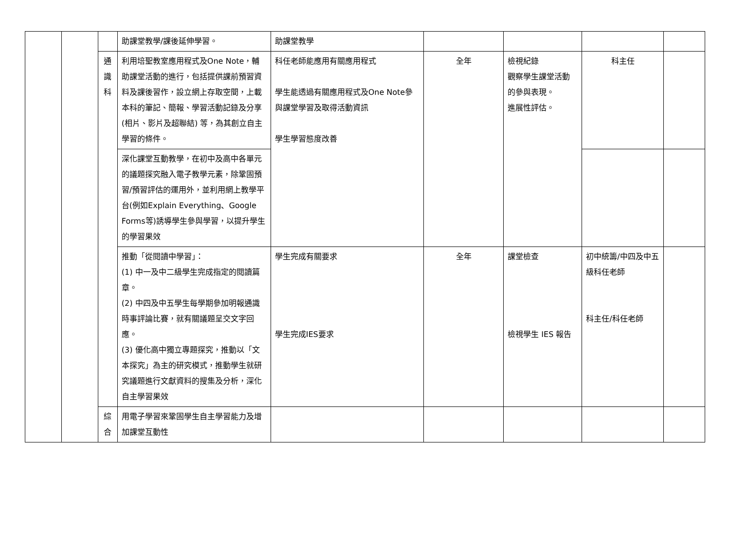| | | | 助課堂教學/課後延伸學習。 | 助課堂教學 | | | | |
| | | 通 識 科 | 利用培聖教室應用程式及One Note，輔助課堂活動的進行，包括提供課前預習資料及課後習作，設立網上存取空間，上載本科的筆記、簡報、學習活動記錄及分享(相片、影片及超聯結) 等，為其創立自主學習的條件。 | 科任老師能應用有關應用程式 學生能透過有關應用程式及One Note參與課堂學習及取得活動資訊 學生學習態度改善 | 全年 | 檢視紀錄 觀察學生課堂活動的參與表現。 進展性評估。 | 科主任 | |
| | | | 深化課堂互動教學，在初中及高中各單元的議題探究融入電子教學元素，除鞏固預習/預習評估的運用外，並利用網上教學平台(例如Explain Everything、Google Forms等)誘導學生參與學習，以提升學生的學習果效 | | | | | |
| | | | 推動「從閱讀中學習」： (1) 中一及中二級學生完成指定的閱讀篇章。 (2) 中四及中五學生每學期參加明報通識時事評論比賽，就有關議題呈交文字回應。 (3) 優化高中獨立專題探究，推動以「文本探究」為主的研究模式，推動學生就研究議題進行文獻資料的搜集及分析，深化自主學習果效 | 學生完成有關要求 學生完成IES要求 | 全年 | 課堂檢查 檢視學生 IES 報告 | 初中統籌/中四及中五級科任老師 科主任/科任老師 | |
| | | 綜 合 | 用電子學習來鞏固學生自主學習能力及增加課堂互動性 | | | | | |